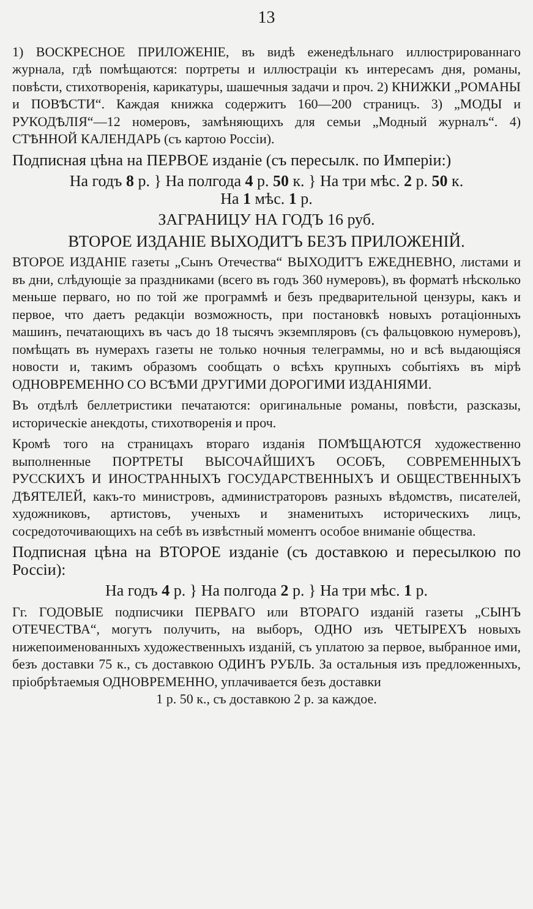13
1) ВОСКРЕСНОЕ ПРИЛОЖЕНІЕ, въ видѣ еженедѣльнаго иллюстрированнаго журнала, гдѣ помѣщаются: портреты и иллюстраціи къ интересамъ дня, романы, повѣсти, стихотворенія, карикатуры, шашечныя задачи и проч. 2) КНИЖКИ „РОМАНЫ и ПОВѢСТИ“. Каждая книжка содержитъ 160—200 страницъ. 3) „МОДЫ и РУКОДѢЛІЯ“—12 номеровъ, замѣняющихъ для семьи „Модный журналъ“. 4) СТѢННОЙ КАЛЕНДАРЬ (съ картою Россіи).
Подписная цѣна на ПЕРВОЕ изданіе (съ пересылк. по Имперіи:)
На годъ 8 р. } На полгода 4 р. 50 к. } На три мѣс. 2 р. 50 к.
На 1 мѣс. 1 р.
ЗАГРАНИЦУ НА ГОДЪ 16 руб.
ВТОРОЕ ИЗДАНІЕ ВЫХОДИТЪ БЕЗЪ ПРИЛОЖЕНІЙ.
ВТОРОЕ ИЗДАНІЕ газеты „Сынъ Отечества“ ВЫХОДИТЪ ЕЖЕДНЕВНО, листами и въ дни, слѣдующіе за праздниками (всего въ годъ 360 нумеровъ), въ форматѣ нѣсколько меньше перваго, но по той же программѣ и безъ предварительной цензуры, какъ и первое, что даетъ редакціи возможность, при постановкѣ новыхъ ротаціонныхъ машинъ, печатающихъ въ часъ до 18 тысячъ экземпляровъ (съ фальцовкою нумеровъ), помѣщать въ нумерахъ газеты не только ночныя телеграммы, но и всѣ выдающіяся новости и, такимъ образомъ сообщать о всѣхъ крупныхъ событіяхъ въ мірѣ ОДНОВРЕМЕННО СО ВСѢМИ ДРУГИМИ ДОРОГИМИ ИЗДАНІЯМИ.
Въ отдѣлѣ беллетристики печатаются: оригинальные романы, повѣсти, разсказы, историческіе анекдоты, стихотворенія и проч.
Кромѣ того на страницахъ втораго изданія ПОМѢЩАЮТСЯ художественно выполненные ПОРТРЕТЫ ВЫСОЧАЙШИХЪ ОСОБЪ, СОВРЕМЕННЫХЪ РУССКИХЪ И ИНОСТРАННЫХЪ ГОСУДАРСТВЕННЫХЪ И ОБЩЕСТВЕННЫХЪ ДѢЯТЕЛЕЙ, какъ-то министровъ, администраторовъ разныхъ вѣдомствъ, писателей, художниковъ, артистовъ, ученыхъ и знаменитыхъ историческихъ лицъ, сосредоточивающихъ на себѣ въ извѣстный моментъ особое вниманіе общества.
Подписная цѣна на ВТОРОЕ изданіе (съ доставкою и пересылкою по Россіи):
На годъ 4 р. } На полгода 2 р. } На три мѣс. 1 р.
Гг. ГОДОВЫЕ подписчики ПЕРВАГО или ВТОРАГО изданій газеты „СЫНЪ ОТЕЧЕСТВА“, могутъ получить, на выборъ, ОДНО изъ ЧЕТЫРЕХЪ новыхъ нижепоименованныхъ художественныхъ изданій, съ уплатою за первое, выбранное ими, безъ доставки 75 к., съ доставкою ОДИНЪ РУБЛЬ. За остальныя изъ предложенныхъ, пріобрѣтаемыя ОДНОВРЕМЕННО, уплачивается безъ доставки
1 р. 50 к., съ доставкою 2 р. за каждое.